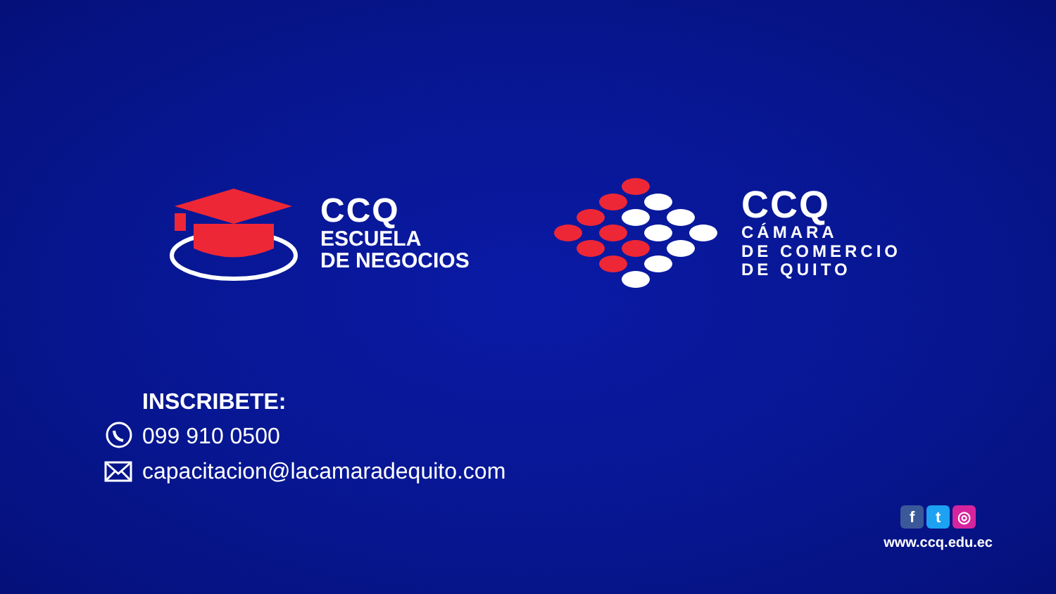CCQ
ESCUELA
DE NEGOCIOS
CCQ
CÁMARA
DE COMERCIO
DE QUITO
INSCRIBETE:
099 910 0500
capacitacion@lacamaradequito.com
ft ◎
www.ccq.edu.ec